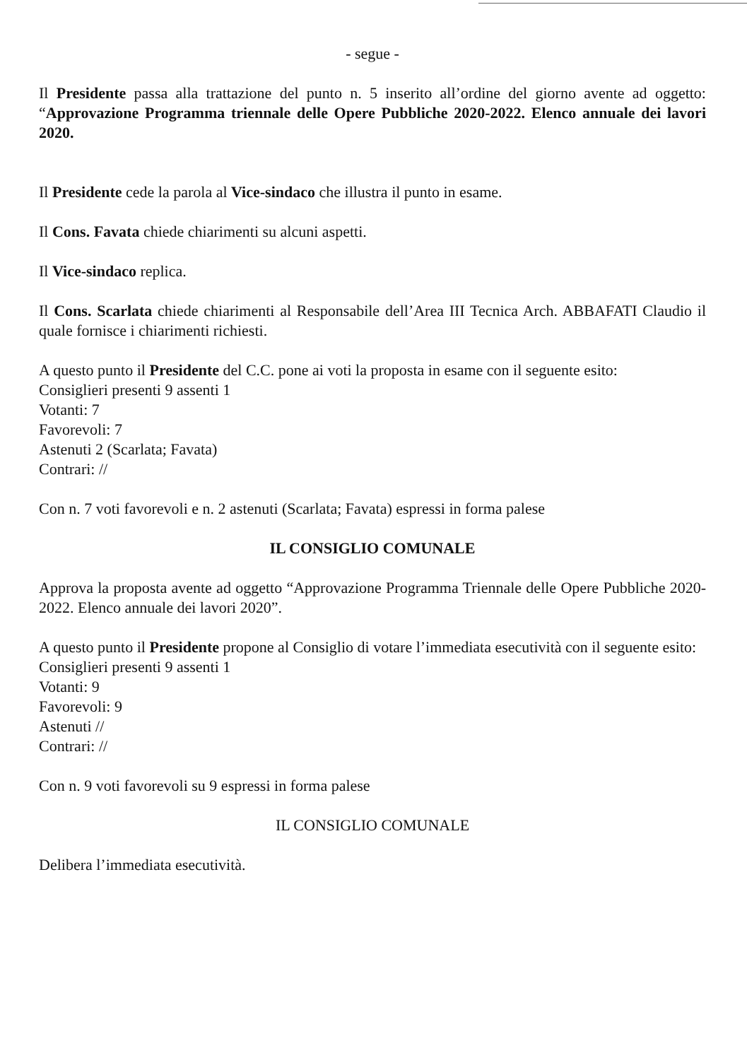- segue -
Il Presidente passa alla trattazione del punto n. 5 inserito all’ordine del giorno avente ad oggetto: “Approvazione Programma triennale delle Opere Pubbliche 2020-2022. Elenco annuale dei lavori 2020.
Il Presidente cede la parola al Vice-sindaco che illustra il punto in esame.
Il Cons. Favata chiede chiarimenti su alcuni aspetti.
Il Vice-sindaco replica.
Il Cons. Scarlata chiede chiarimenti al Responsabile dell’Area III Tecnica Arch. ABBAFATI Claudio il quale fornisce i chiarimenti richiesti.
A questo punto il Presidente del C.C. pone ai voti la proposta in esame con il seguente esito:
Consiglieri presenti 9 assenti 1
Votanti: 7
Favorevoli: 7
Astenuti 2 (Scarlata; Favata)
Contrari: //
Con n. 7 voti favorevoli e n. 2 astenuti (Scarlata; Favata) espressi in forma palese
IL CONSIGLIO COMUNALE
Approva la proposta avente ad oggetto “Approvazione Programma Triennale delle Opere Pubbliche 2020-2022. Elenco annuale dei lavori 2020”.
A questo punto il Presidente propone al Consiglio di votare l’immediata esecutività con il seguente esito:
Consiglieri presenti 9 assenti 1
Votanti: 9
Favorevoli: 9
Astenuti //
Contrari: //
Con n. 9 voti favorevoli su 9 espressi in forma palese
IL CONSIGLIO COMUNALE
Delibera l’immediata esecutività.